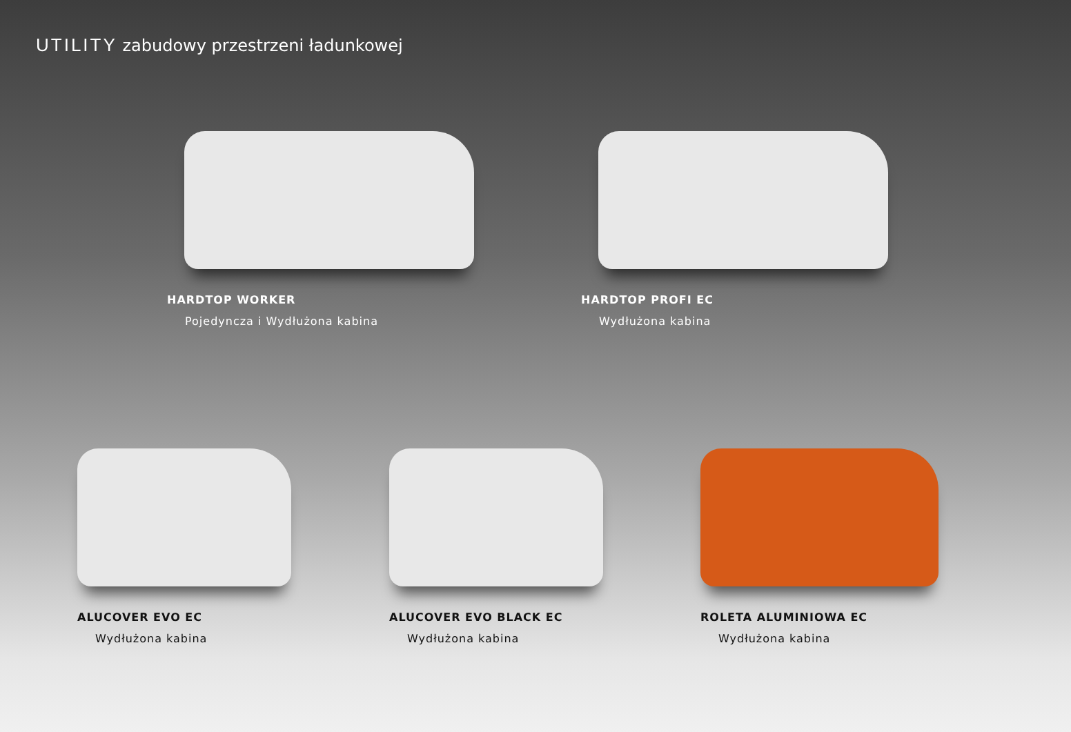UTILITY zabudowy przestrzeni ładunkowej
HARDTOP WORKER
Pojedyncza i Wydłużona kabina
HARDTOP PROFI EC
Wydłużona kabina
ALUCOVER EVO EC
Wydłużona kabina
ALUCOVER EVO BLACK EC
Wydłużona kabina
ROLETA ALUMINIOWA EC
Wydłużona kabina